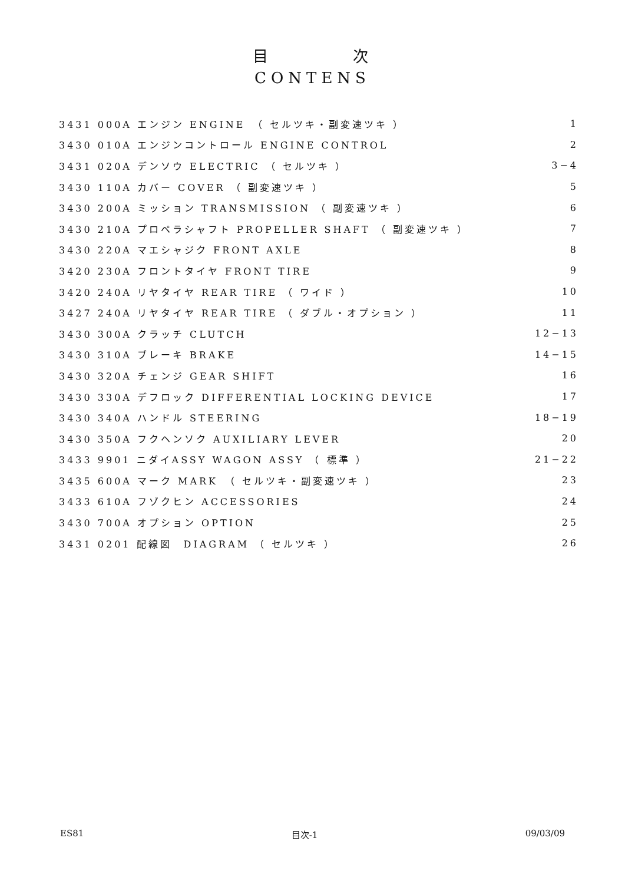目　　　　次
CONTENS
| 3431 000A エンジン ENGINE （ セルツキ・副変速ツキ ） | 1 |
| 3430 010A エンジンコントロール ENGINE CONTROL | 2 |
| 3431 020A デンソウ ELECTRIC （ セルツキ ） | 3−4 |
| 3430 110A カバー COVER （ 副変速ツキ ） | 5 |
| 3430 200A ミッション TRANSMISSION （ 副変速ツキ ） | 6 |
| 3430 210A プロペラシャフト PROPELLER SHAFT （ 副変速ツキ ） | 7 |
| 3430 220A マエシャジク FRONT AXLE | 8 |
| 3420 230A フロントタイヤ FRONT TIRE | 9 |
| 3420 240A リヤタイヤ REAR TIRE （ ワイド ） | 10 |
| 3427 240A リヤタイヤ REAR TIRE （ ダブル・オプション ） | 11 |
| 3430 300A クラッチ CLUTCH | 12−13 |
| 3430 310A ブレーキ BRAKE | 14−15 |
| 3430 320A チェンジ GEAR SHIFT | 16 |
| 3430 330A デフロック DIFFERENTIAL LOCKING DEVICE | 17 |
| 3430 340A ハンドル STEERING | 18−19 |
| 3430 350A フクヘンソク AUXILIARY LEVER | 20 |
| 3433 9901 ニダイASSY WAGON ASSY （ 標準 ） | 21−22 |
| 3435 600A マーク MARK （ セルツキ・副変速ツキ ） | 23 |
| 3433 610A フゾクヒン ACCESSORIES | 24 |
| 3430 700A オプション OPTION | 25 |
| 3431 0201 配線図 DIAGRAM （ セルツキ ） | 26 |
ES81 目次-1 09/03/09